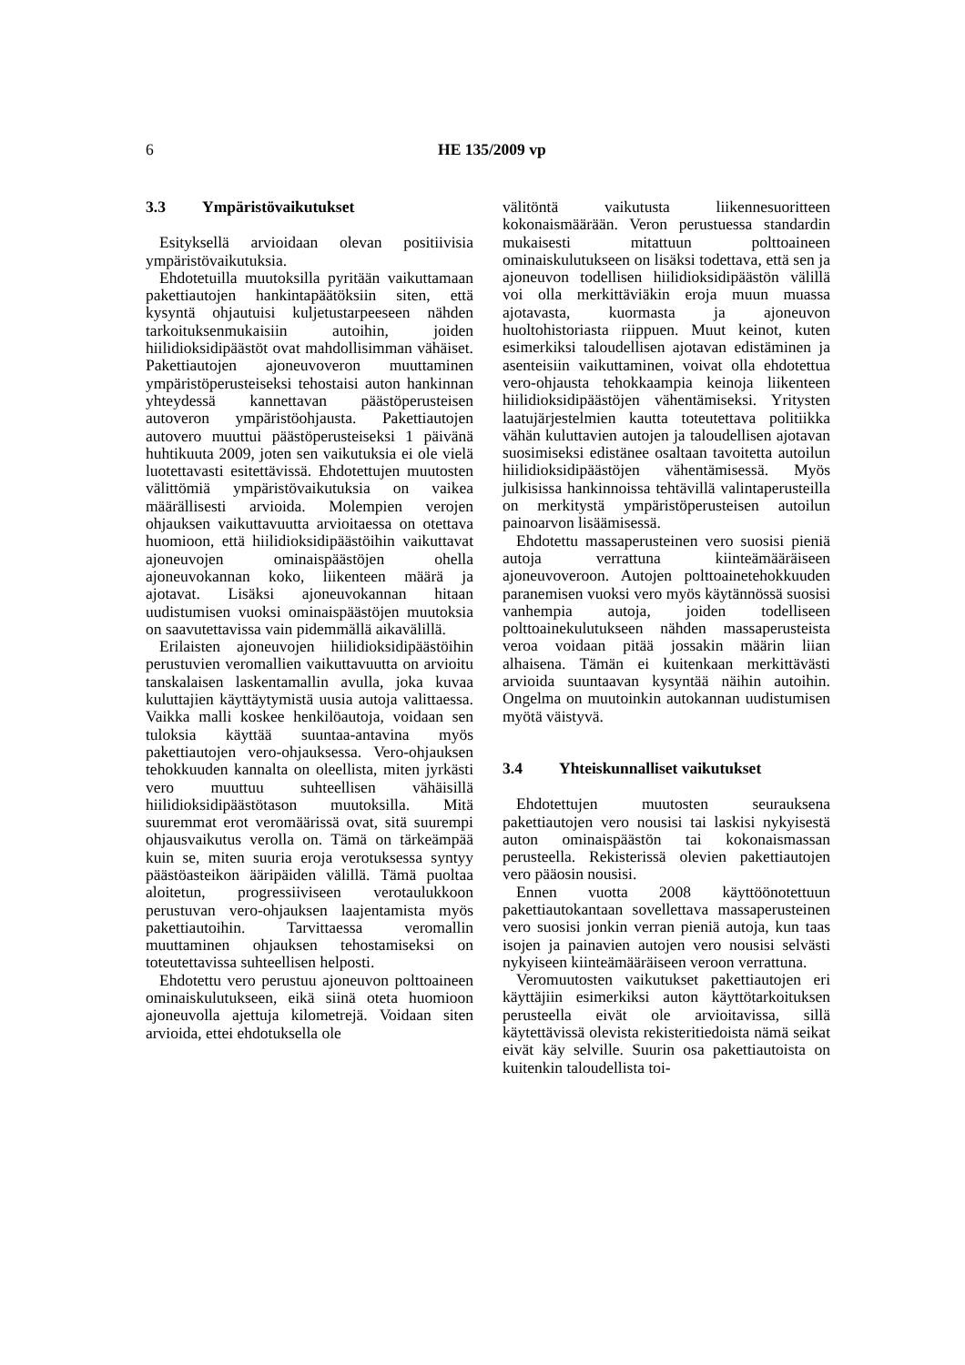6
HE 135/2009 vp
3.3 Ympäristövaikutukset
Esityksellä arvioidaan olevan positiivisia ympäristövaikutuksia.
Ehdotetuilla muutoksilla pyritään vaikuttamaan pakettiautojen hankintapäätöksiin siten, että kysyntä ohjautuisi kuljetustarpeeseen nähden tarkoituksenmukaisiin autoihin, joiden hiilidioksidipäästöt ovat mahdollisimman vähäiset. Pakettiautojen ajoneuvoveron muuttaminen ympäristöperusteiseksi tehostaisi auton hankinnan yhteydessä kannettavan päästöperusteisen autoveron ympäristöohjausta. Pakettiautojen autovero muuttui päästöperusteiseksi 1 päivänä huhtikuuta 2009, joten sen vaikutuksia ei ole vielä luotettavasti esitettävissä. Ehdotettujen muutosten välittömiä ympäristövaikutuksia on vaikea määrällisesti arvioida. Molempien verojen ohjauksen vaikuttavuutta arvioitaessa on otettava huomioon, että hiilidioksidipäästöihin vaikuttavat ajoneuvojen ominaispäästöjen ohella ajoneuvokannan koko, liikenteen määrä ja ajotavat. Lisäksi ajoneuvokannan hitaan uudistumisen vuoksi ominaispäästöjen muutoksia on saavutettavissa vain pidemmällä aikavälillä.
Erilaisten ajoneuvojen hiilidioksidipäästöihin perustuvien veromallien vaikuttavuutta on arvioitu tanskalaisen laskentamallin avulla, joka kuvaa kuluttajien käyttäytymistä uusia autoja valittaessa. Vaikka malli koskee henkilöautoja, voidaan sen tuloksia käyttää suuntaa-antavina myös pakettiautojen vero-ohjauksessa. Vero-ohjauksen tehokkuuden kannalta on oleellista, miten jyrkästi vero muuttuu suhteellisen vähäisillä hiilidioksidipäästötason muutoksilla. Mitä suuremmat erot veromäärissä ovat, sitä suurempi ohjausvaikutus verolla on. Tämä on tärkeämpää kuin se, miten suuria eroja verotuksessa syntyy päästöasteikon ääripäiden välillä. Tämä puoltaa aloitetun, progressiiviseen verotaulukkoon perustuvan vero-ohjauksen laajentamista myös pakettiautoihin. Tarvittaessa veromallin muuttaminen ohjauksen tehostamiseksi on toteutettavissa suhteellisen helposti.
Ehdotettu vero perustuu ajoneuvon polttoaineen ominaiskulutukseen, eikä siinä oteta huomioon ajoneuvolla ajettuja kilometrejä. Voidaan siten arvioida, ettei ehdotuksella ole
välitöntä vaikutusta liikennesuoritteen kokonaismäärään. Veron perustuessa standardin mukaisesti mitattuun polttoaineen ominaiskulutukseen on lisäksi todettava, että sen ja ajoneuvon todellisen hiilidioksidipäästön välillä voi olla merkittäviäkin eroja muun muassa ajotavasta, kuormasta ja ajoneuvon huoltohistoriasta riippuen. Muut keinot, kuten esimerkiksi taloudellisen ajotavan edistäminen ja asenteisiin vaikuttaminen, voivat olla ehdotettua vero-ohjausta tehokkaampia keinoja liikenteen hiilidioksidipäästöjen vähentämiseksi. Yritysten laatujärjestelmien kautta toteutettava politiikka vähän kuluttavien autojen ja taloudellisen ajotavan suosimiseksi edistänee osaltaan tavoitetta autoilun hiilidioksidipäästöjen vähentämisessä. Myös julkisissa hankinnoissa tehtävillä valintaperusteilla on merkitystä ympäristöperusteisen autoilun painoarvon lisäämisessä.
Ehdotettu massaperusteinen vero suosisi pieniä autoja verrattuna kiinteämääräiseen ajoneuvoveroon. Autojen polttoainetehokkuuden paranemisen vuoksi vero myös käytännössä suosisi vanhempia autoja, joiden todelliseen polttoainekulutukseen nähden massaperusteista veroa voidaan pitää jossakin määrin liian alhaisena. Tämän ei kuitenkaan merkittävästi arvioida suuntaavan kysyntää näihin autoihin. Ongelma on muutoinkin autokannan uudistumisen myötä väistyvä.
3.4 Yhteiskunnalliset vaikutukset
Ehdotettujen muutosten seurauksena pakettiautojen vero nousisi tai laskisi nykyisestä auton ominaispäästön tai kokonaismassan perusteella. Rekisterissä olevien pakettiautojen vero pääosin nousisi.
Ennen vuotta 2008 käyttöönotettuun pakettiautokantaan sovellettava massaperusteinen vero suosisi jonkin verran pieniä autoja, kun taas isojen ja painavien autojen vero nousisi selvästi nykyiseen kiinteämääräiseen veroon verrattuna.
Veromuutosten vaikutukset pakettiautojen eri käyttäjiin esimerkiksi auton käyttötarkoituksen perusteella eivät ole arvioitavissa, sillä käytettävissä olevista rekisteritiedoista nämä seikat eivät käy selville. Suurin osa pakettiautoista on kuitenkin taloudellista toi-